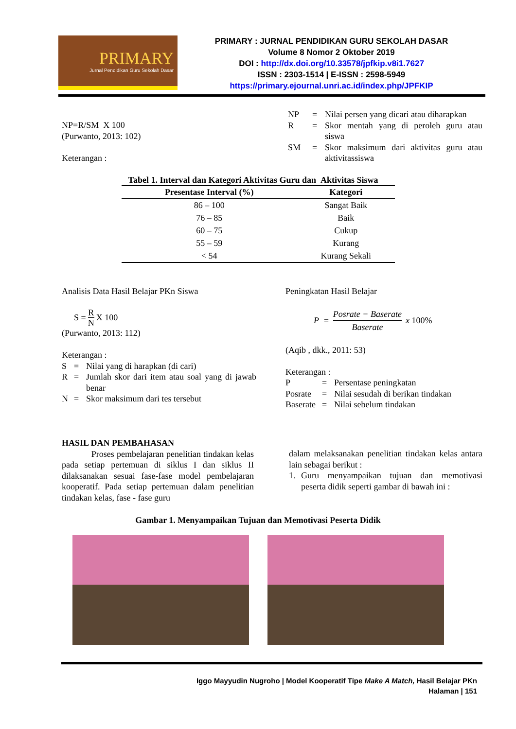PRIMARY
Jurnal Pendidikan Guru Sekolah Dasar
PRIMARY : JURNAL PENDIDIKAN GURU SEKOLAH DASAR
Volume 8 Nomor 2 Oktober 2019
DOI : http://dx.doi.org/10.33578/jpfkip.v8i1.7627
ISSN : 2303-1514 | E-ISSN : 2598-5949
https://primary.ejournal.unri.ac.id/index.php/JPFKIP
NP=R/SM X 100
(Purwanto, 2013: 102)
Keterangan :
NP = Nilai persen yang dicari atau diharapkan R = Skor mentah yang di peroleh guru atau siswa SM = Skor maksimum dari aktivitas guru atau aktivitassiswa
Tabel 1. Interval dan Kategori Aktivitas Guru dan Aktivitas Siswa
| Presentase Interval (%) | Kategori |
| --- | --- |
| 86 – 100 | Sangat Baik |
| 76 – 85 | Baik |
| 60 – 75 | Cukup |
| 55 – 59 | Kurang |
| < 54 | Kurang Sekali |
Analisis Data Hasil Belajar PKn Siswa
S = R N X 100
(Purwanto, 2013: 112)
Keterangan :
S = Nilai yang di harapkan (di cari) R = Jumlah skor dari item atau soal yang di jawab benar N = Skor maksimum dari tes tersebut
Peningkatan Hasil Belajar
P = Posrate − Baserate Baserate x 100%
(Aqib , dkk., 2011: 53)
Keterangan :
P = Persentase peningkatan Posrate = Nilai sesudah di berikan tindakan Baserate = Nilai sebelum tindakan
HASIL DAN PEMBAHASAN
Proses pembelajaran penelitian tindakan kelas pada setiap pertemuan di siklus I dan siklus II dilaksanakan sesuai fase-fase model pembelajaran kooperatif. Pada setiap pertemuan dalam penelitian tindakan kelas, fase - fase guru
dalam melaksanakan penelitian tindakan kelas antara lain sebagai berikut :
1. Guru menyampaikan tujuan dan memotivasi peserta didik seperti gambar di bawah ini :
Gambar 1. Menyampaikan Tujuan dan Memotivasi Peserta Didik
Iggo Mayyudin Nugroho | Model Kooperatif Tipe Make A Match, Hasil Belajar PKn
Halaman | 151